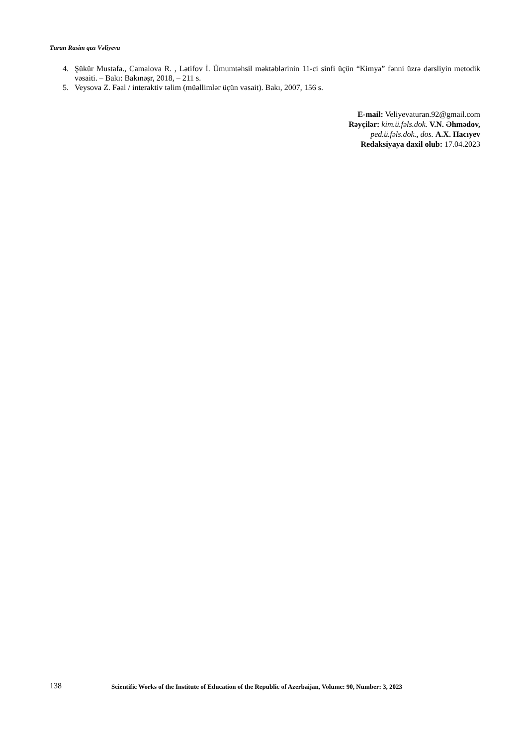Turan Rasim qızı Vəliyeva
4. Şükür Mustafa., Camalova R. , Lətifov İ. Ümumtəhsil məktəblərinin 11-ci sinfi üçün “Kimya” fənni üzrə dərsliyin metodik vəsaiti. – Bakı: Bakınəşr, 2018, – 211 s.
5. Veysova Z. Fəal / interaktiv təlim (müəllimlər üçün vəsait). Bakı, 2007, 156 s.
E-mail: Veliyevaturan.92@gmail.com
Rəyçilər: kim.ü.fəls.dok. V.N. Əhmədov,
ped.ü.fəls.dok., dos. A.X. Hacıyev
Redaksiyaya daxil olub: 17.04.2023
138 Scientific Works of the Institute of Education of the Republic of Azerbaijan, Volume: 90, Number: 3, 2023